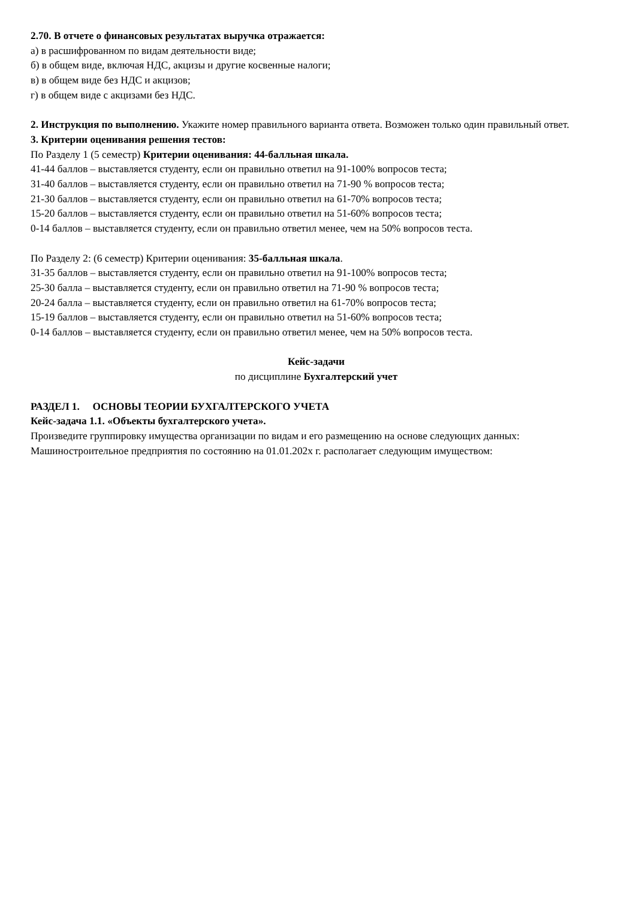2.70. В отчете о финансовых результатах выручка отражается:
а) в расшифрованном по видам деятельности виде;
б) в общем виде, включая НДС, акцизы и другие косвенные налоги;
в) в общем виде без НДС и акцизов;
г) в общем виде с акцизами без НДС.
2. Инструкция по выполнению. Укажите номер правильного варианта ответа. Возможен только один правильный ответ.
3. Критерии оценивания решения тестов:
По Разделу 1 (5 семестр) Критерии оценивания: 44-балльная шкала.
41-44 баллов – выставляется студенту, если он правильно ответил на 91-100% вопросов теста;
31-40 баллов – выставляется студенту, если он правильно ответил на 71-90 % вопросов теста;
21-30 баллов – выставляется студенту, если он правильно ответил на 61-70% вопросов теста;
15-20 баллов – выставляется студенту, если он правильно ответил на 51-60% вопросов теста;
0-14 баллов – выставляется студенту, если он правильно ответил менее, чем на 50% вопросов теста.
По Разделу 2: (6 семестр) Критерии оценивания: 35-балльная шкала.
31-35 баллов – выставляется студенту, если он правильно ответил на 91-100% вопросов теста;
25-30 балла – выставляется студенту, если он правильно ответил на 71-90 % вопросов теста;
20-24 балла – выставляется студенту, если он правильно ответил на 61-70% вопросов теста;
15-19 баллов – выставляется студенту, если он правильно ответил на 51-60% вопросов теста;
0-14 баллов – выставляется студенту, если он правильно ответил менее, чем на 50% вопросов теста.
Кейс-задачи
по дисциплине Бухгалтерский учет
РАЗДЕЛ 1. ОСНОВЫ ТЕОРИИ БУХГАЛТЕРСКОГО УЧЕТА
Кейс-задача 1.1. «Объекты бухгалтерского учета».
Произведите группировку имущества организации по видам и его размещению на основе следующих данных:
Машиностроительное предприятия по состоянию на 01.01.202х г. располагает следующим имуществом: